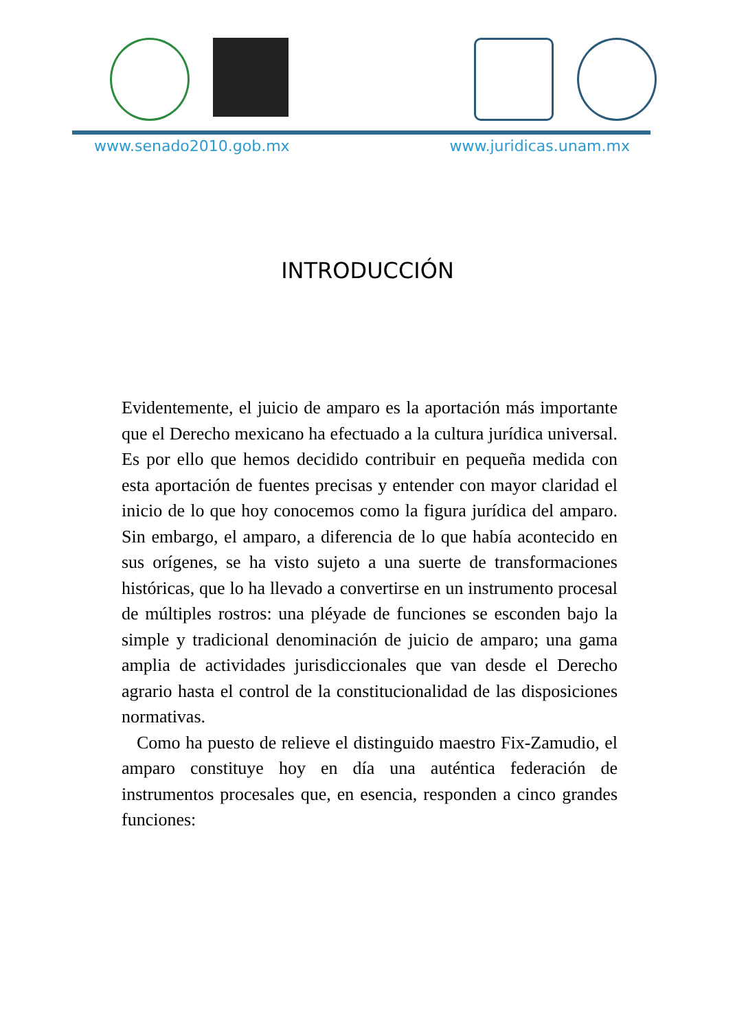www.senado2010.gob.mx www.juridicas.unam.mx
INTRODUCCIÓN
Evidentemente, el juicio de amparo es la aportación más importante que el Derecho mexicano ha efectuado a la cultura jurídica universal. Es por ello que hemos decidido contribuir en pequeña medida con esta aportación de fuentes precisas y entender con mayor claridad el inicio de lo que hoy conocemos como la figura jurídica del amparo. Sin embargo, el amparo, a diferencia de lo que había acontecido en sus orígenes, se ha visto sujeto a una suerte de transformaciones históricas, que lo ha llevado a convertirse en un instrumento procesal de múltiples rostros: una pléyade de funciones se esconden bajo la simple y tradicional denominación de juicio de amparo; una gama amplia de actividades jurisdiccionales que van desde el Derecho agrario hasta el control de la constitucionalidad de las disposiciones normativas.
Como ha puesto de relieve el distinguido maestro Fix-Zamudio, el amparo constituye hoy en día una auténtica federación de instrumentos procesales que, en esencia, responden a cinco grandes funciones: